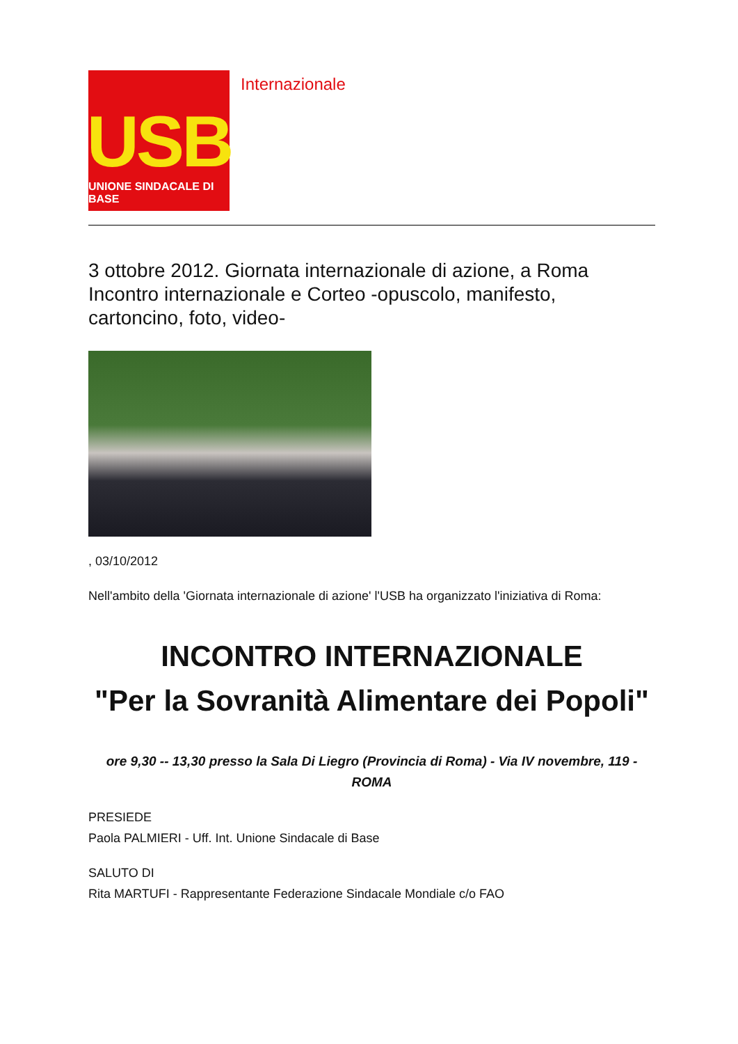USB
UNIONE SINDACALE DI BASE
Internazionale
3 ottobre 2012. Giornata internazionale di azione, a Roma Incontro internazionale e Corteo -opuscolo, manifesto, cartoncino, foto, video-
, 03/10/2012
Nell'ambito della 'Giornata internazionale di azione' l'USB ha organizzato l'iniziativa di Roma:
INCONTRO INTERNAZIONALE
"Per la Sovranità Alimentare dei Popoli"
ore 9,30 -- 13,30 presso la Sala Di Liegro (Provincia di Roma) - Via IV novembre, 119 - ROMA
PRESIEDE
Paola PALMIERI - Uff. Int. Unione Sindacale di Base
SALUTO DI
Rita MARTUFI - Rappresentante Federazione Sindacale Mondiale c/o FAO